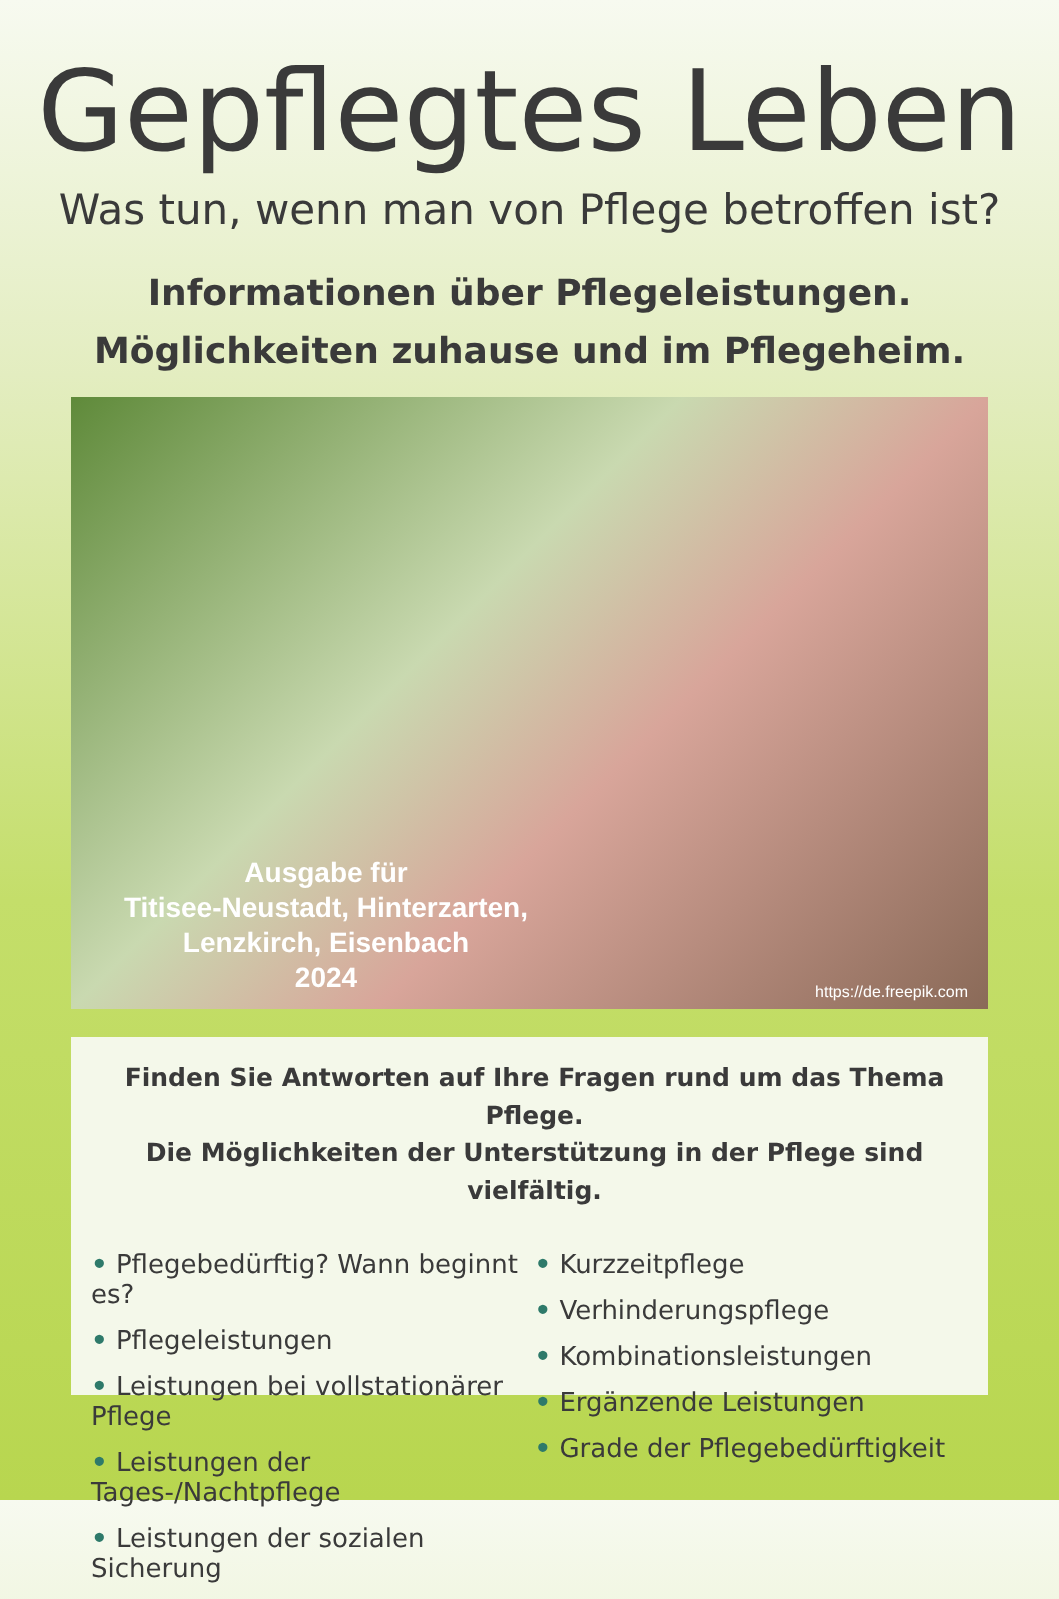Gepflegtes Leben
Was tun, wenn man von Pflege betroffen ist?
Informationen über Pflegeleistungen.
Möglichkeiten zuhause und im Pflegeheim.
Ausgabe für
Titisee-Neustadt, Hinterzarten,
Lenzkirch, Eisenbach
2024
https://de.freepik.com
Finden Sie Antworten auf Ihre Fragen rund um das Thema Pflege.
Die Möglichkeiten der Unterstützung in der Pflege sind vielfältig.
• Pflegebedürftig? Wann beginnt es?
• Pflegeleistungen
• Leistungen bei vollstationärer Pflege
• Leistungen der Tages-/Nachtpflege
• Leistungen der sozialen Sicherung
• Kurzzeitpflege
• Verhinderungspflege
• Kombinationsleistungen
• Ergänzende Leistungen
• Grade der Pflegebedürftigkeit